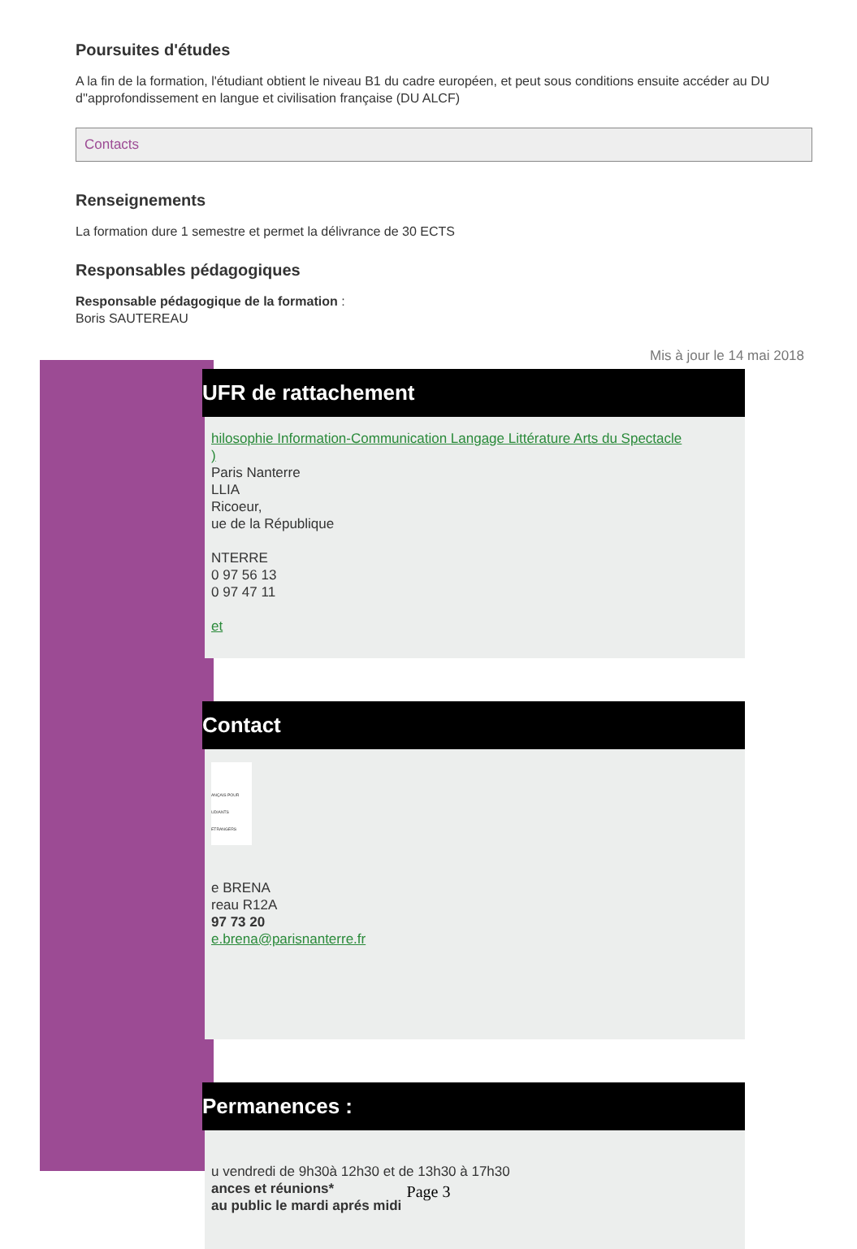Poursuites d'études
A la fin de la formation, l'étudiant obtient le niveau B1 du cadre européen, et peut sous conditions ensuite accéder au DU d''approfondissement en langue et civilisation française (DU ALCF)
Contacts
Renseignements
La formation dure 1 semestre et permet la délivrance de 30 ECTS
Responsables pédagogiques
Responsable pédagogique de la formation :
Boris SAUTEREAU
Mis à jour le 14 mai 2018
UFR de rattachement
hilosophie Information-Communication Langage Littérature Arts du Spectacle
)
Paris Nanterre
LLIA
Ricoeur,
ue de la République
NTERRE
0 97 56 13
0 97 47 11
et
Contact
ANÇAIS POUR UDIANTS ETRANGERS
e BRENA
reau R12A
97 73 20
e.brena@parisnanterre.fr
Permanences :
u vendredi de 9h30à 12h30 et de 13h30 à 17h30
ances et réunions*
au public le mardi aprés midi
Page 3